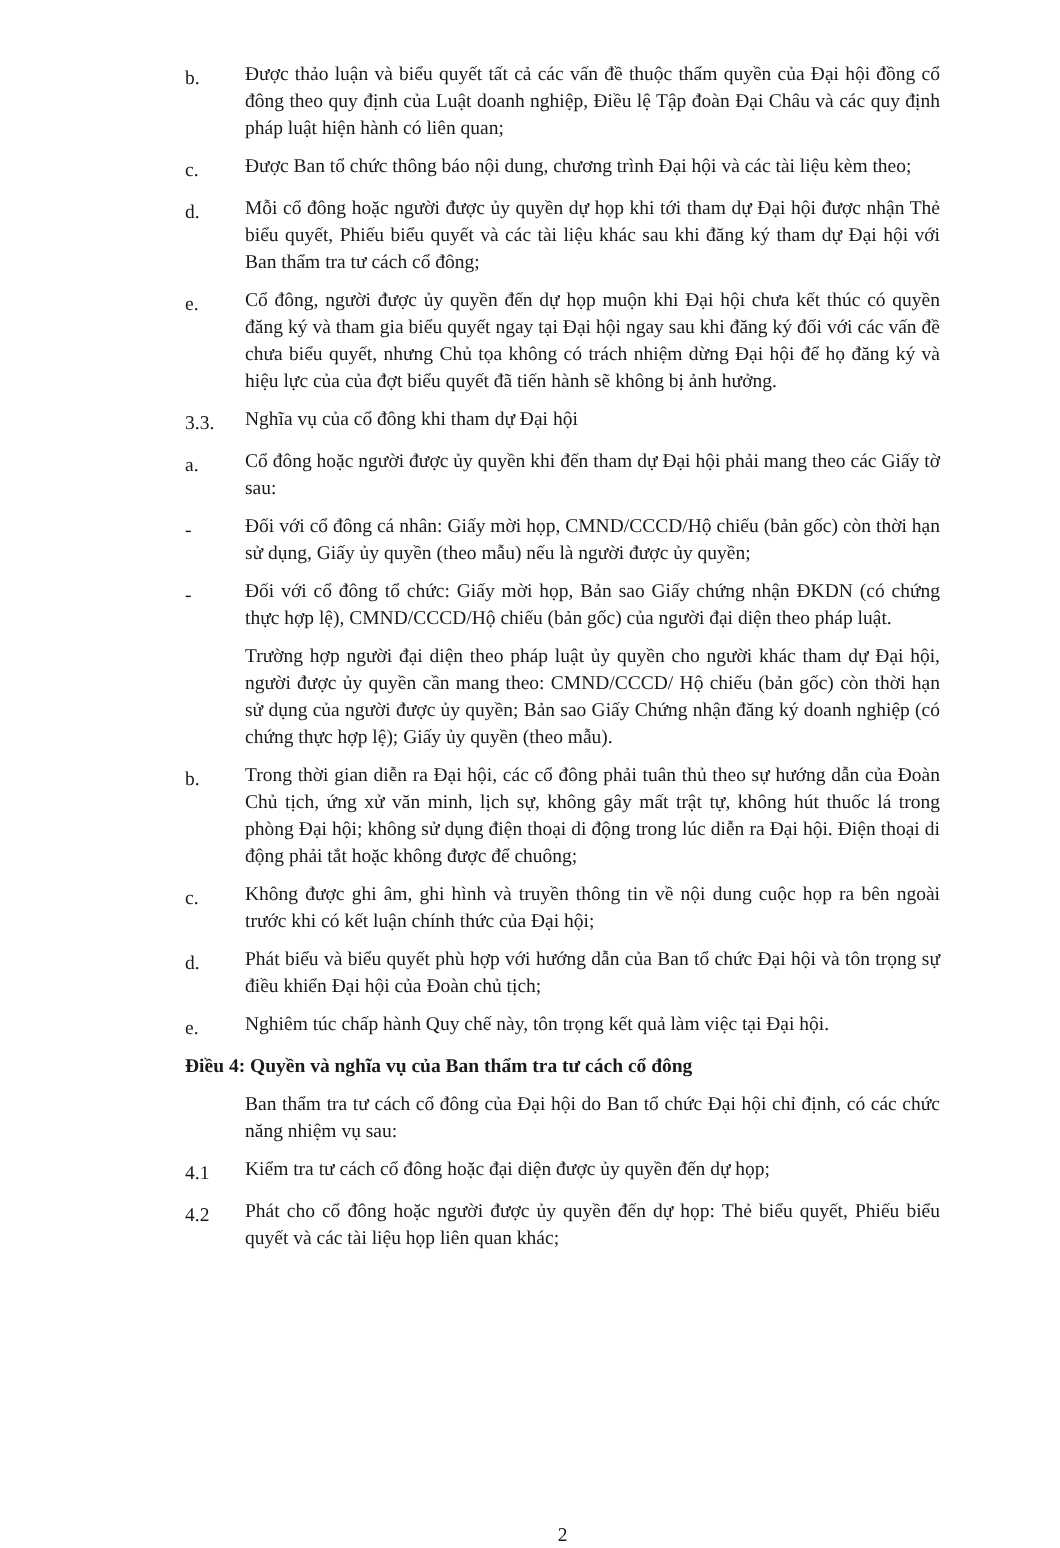b.
Được thảo luận và biểu quyết tất cả các vấn đề thuộc thẩm quyền của Đại hội đồng cổ đông theo quy định của Luật doanh nghiệp, Điều lệ Tập đoàn Đại Châu và các quy định pháp luật hiện hành có liên quan;
c.
Được Ban tổ chức thông báo nội dung, chương trình Đại hội và các tài liệu kèm theo;
d.
Mỗi cổ đông hoặc người được ủy quyền dự họp khi tới tham dự Đại hội được nhận Thẻ biểu quyết, Phiếu biểu quyết và các tài liệu khác sau khi đăng ký tham dự Đại hội với Ban thẩm tra tư cách cổ đông;
e.
Cổ đông, người được ủy quyền đến dự họp muộn khi Đại hội chưa kết thúc có quyền đăng ký và tham gia biểu quyết ngay tại Đại hội ngay sau khi đăng ký đối với các vấn đề chưa biểu quyết, nhưng Chủ tọa không có trách nhiệm dừng Đại hội để họ đăng ký và hiệu lực của của đợt biểu quyết đã tiến hành sẽ không bị ảnh hưởng.
3.3.
Nghĩa vụ của cổ đông khi tham dự Đại hội
a.
Cổ đông hoặc người được ủy quyền khi đến tham dự Đại hội phải mang theo các Giấy tờ sau:
-
Đối với cổ đông cá nhân: Giấy mời họp, CMND/CCCD/Hộ chiếu (bản gốc) còn thời hạn sử dụng, Giấy ủy quyền (theo mẫu) nếu là người được ủy quyền;
-
Đối với cổ đông tổ chức: Giấy mời họp, Bản sao Giấy chứng nhận ĐKDN (có chứng thực hợp lệ), CMND/CCCD/Hộ chiếu (bản gốc) của người đại diện theo pháp luật.
Trường hợp người đại diện theo pháp luật ủy quyền cho người khác tham dự Đại hội, người được ủy quyền cần mang theo: CMND/CCCD/ Hộ chiếu (bản gốc) còn thời hạn sử dụng của người được ủy quyền; Bản sao Giấy Chứng nhận đăng ký doanh nghiệp (có chứng thực hợp lệ); Giấy ủy quyền (theo mẫu).
b.
Trong thời gian diễn ra Đại hội, các cổ đông phải tuân thủ theo sự hướng dẫn của Đoàn Chủ tịch, ứng xử văn minh, lịch sự, không gây mất trật tự, không hút thuốc lá trong phòng Đại hội; không sử dụng điện thoại di động trong lúc diễn ra Đại hội. Điện thoại di động phải tắt hoặc không được để chuông;
c.
Không được ghi âm, ghi hình và truyền thông tin về nội dung cuộc họp ra bên ngoài trước khi có kết luận chính thức của Đại hội;
d.
Phát biểu và biểu quyết phù hợp với hướng dẫn của Ban tổ chức Đại hội và tôn trọng sự điều khiển Đại hội của Đoàn chủ tịch;
e.
Nghiêm túc chấp hành Quy chế này, tôn trọng kết quả làm việc tại Đại hội.
Điều 4: Quyền và nghĩa vụ của Ban thẩm tra tư cách cổ đông
Ban thẩm tra tư cách cổ đông của Đại hội do Ban tổ chức Đại hội chỉ định, có các chức năng nhiệm vụ sau:
4.1
Kiểm tra tư cách cổ đông hoặc đại diện được ủy quyền đến dự họp;
4.2
Phát cho cổ đông hoặc người được ủy quyền đến dự họp: Thẻ biểu quyết, Phiếu biểu quyết và các tài liệu họp liên quan khác;
2